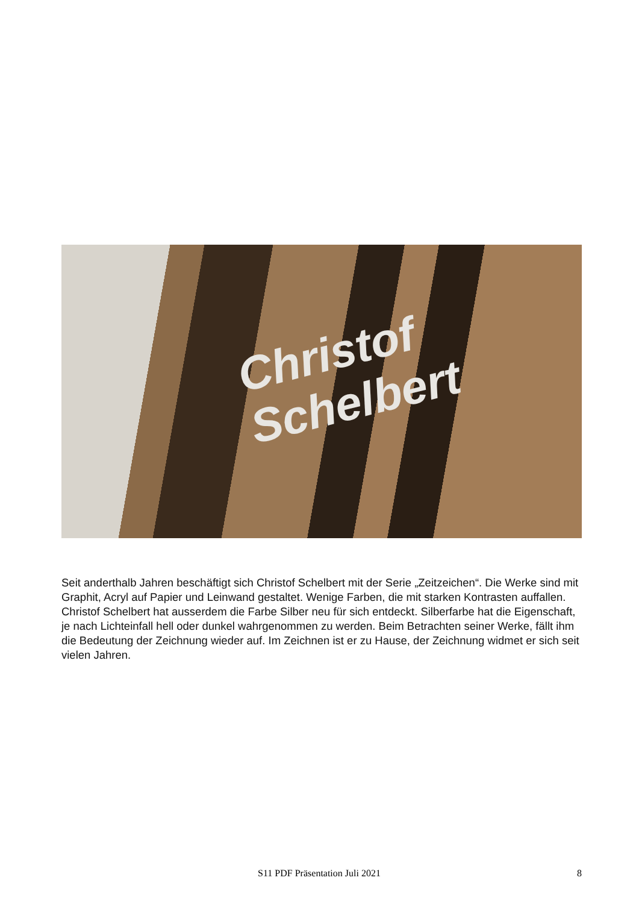Christof
Schelbert
Seit anderthalb Jahren beschäftigt sich Christof Schelbert mit der Serie „Zeitzeichen“. Die Werke sind mit Graphit, Acryl auf Papier und Leinwand gestaltet. Wenige Farben, die mit starken Kontrasten auffallen. Christof Schelbert hat ausserdem die Farbe Silber neu für sich entdeckt. Silberfarbe hat die Eigenschaft, je nach Lichteinfall hell oder dunkel wahrgenommen zu werden. Beim Betrachten seiner Werke, fällt ihm die Bedeutung der Zeichnung wieder auf. Im Zeichnen ist er zu Hause, der Zeichnung widmet er sich seit vielen Jahren.
S11 PDF Präsentation Juli 2021 8